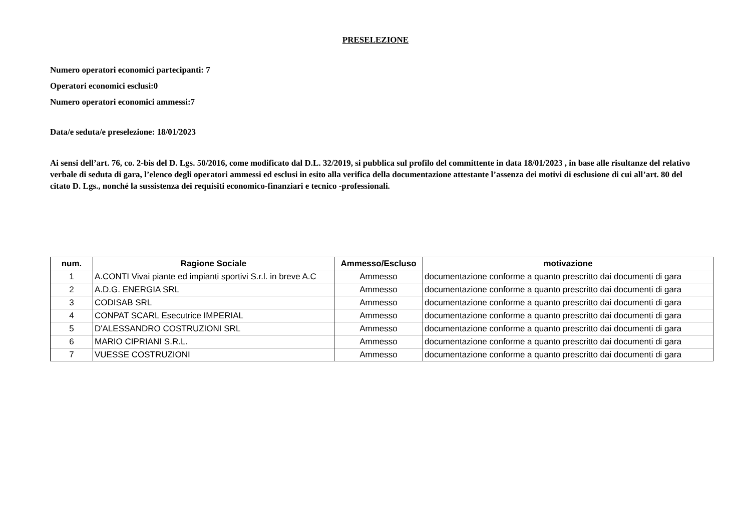PRESELEZIONE
Numero operatori economici partecipanti: 7
Operatori economici esclusi:0
Numero operatori economici ammessi:7
Data/e seduta/e preselezione: 18/01/2023
Ai sensi dell’art. 76, co. 2-bis del D. Lgs. 50/2016, come modificato dal D.L. 32/2019, si pubblica sul profilo del committente in data 18/01/2023 , in base alle risultanze del relativo verbale di seduta di gara, l’elenco degli operatori ammessi ed esclusi in esito alla verifica della documentazione attestante l’assenza dei motivi di esclusione di cui all’art. 80 del citato D. Lgs., nonché la sussistenza dei requisiti economico-finanziari e tecnico -professionali.
| num. | Ragione Sociale | Ammesso/Escluso | motivazione |
| --- | --- | --- | --- |
| 1 | A.CONTI Vivai piante ed impianti sportivi S.r.l. in breve A.C | Ammesso | documentazione conforme a quanto prescritto dai documenti di gara |
| 2 | A.D.G. ENERGIA SRL | Ammesso | documentazione conforme a quanto prescritto dai documenti di gara |
| 3 | CODISAB SRL | Ammesso | documentazione conforme a quanto prescritto dai documenti di gara |
| 4 | CONPAT SCARL Esecutrice IMPERIAL | Ammesso | documentazione conforme a quanto prescritto dai documenti di gara |
| 5 | D'ALESSANDRO COSTRUZIONI SRL | Ammesso | documentazione conforme a quanto prescritto dai documenti di gara |
| 6 | MARIO CIPRIANI S.R.L. | Ammesso | documentazione conforme a quanto prescritto dai documenti di gara |
| 7 | VUESSE COSTRUZIONI | Ammesso | documentazione conforme a quanto prescritto dai documenti di gara |